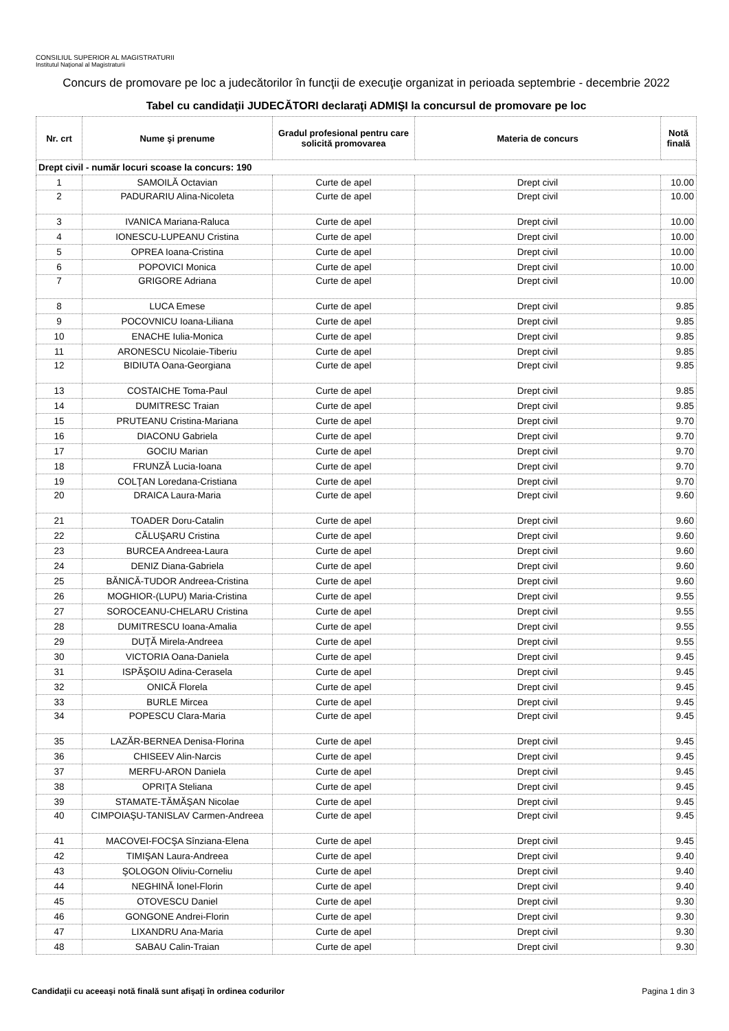CONSILIUL SUPERIOR AL MAGISTRATURII
Institutul Naţional al Magistraturii
Concurs de promovare pe loc a judecătorilor în funcţii de execuţie organizat in perioada septembrie - decembrie 2022
Tabel cu candidaţii JUDECĂTORI declaraţi ADMIŞI la concursul de promovare pe loc
| Nr. crt | Nume şi prenume | Gradul profesional pentru care solicită promovarea | Materia de concurs | Notă finală |
| --- | --- | --- | --- | --- |
| Drept civil - număr locuri scoase la concurs: 190 | | | | |
| 1 | SAMOILĂ Octavian | Curte de apel | Drept civil | 10.00 |
| 2 | PADURARIU Alina-Nicoleta | Curte de apel | Drept civil | 10.00 |
| 3 | IVANICA Mariana-Raluca | Curte de apel | Drept civil | 10.00 |
| 4 | IONESCU-LUPEANU Cristina | Curte de apel | Drept civil | 10.00 |
| 5 | OPREA Ioana-Cristina | Curte de apel | Drept civil | 10.00 |
| 6 | POPOVICI Monica | Curte de apel | Drept civil | 10.00 |
| 7 | GRIGORE Adriana | Curte de apel | Drept civil | 10.00 |
| 8 | LUCA Emese | Curte de apel | Drept civil | 9.85 |
| 9 | POCOVNICU Ioana-Liliana | Curte de apel | Drept civil | 9.85 |
| 10 | ENACHE Iulia-Monica | Curte de apel | Drept civil | 9.85 |
| 11 | ARONESCU Nicolaie-Tiberiu | Curte de apel | Drept civil | 9.85 |
| 12 | BIDIUTA Oana-Georgiana | Curte de apel | Drept civil | 9.85 |
| 13 | COSTAICHE Toma-Paul | Curte de apel | Drept civil | 9.85 |
| 14 | DUMITRESC Traian | Curte de apel | Drept civil | 9.85 |
| 15 | PRUTEANU Cristina-Mariana | Curte de apel | Drept civil | 9.70 |
| 16 | DIACONU Gabriela | Curte de apel | Drept civil | 9.70 |
| 17 | GOCIU Marian | Curte de apel | Drept civil | 9.70 |
| 18 | FRUNZĂ Lucia-Ioana | Curte de apel | Drept civil | 9.70 |
| 19 | COLŢAN Loredana-Cristiana | Curte de apel | Drept civil | 9.70 |
| 20 | DRAICA Laura-Maria | Curte de apel | Drept civil | 9.60 |
| 21 | TOADER Doru-Catalin | Curte de apel | Drept civil | 9.60 |
| 22 | CĂLUŞARU Cristina | Curte de apel | Drept civil | 9.60 |
| 23 | BURCEA Andreea-Laura | Curte de apel | Drept civil | 9.60 |
| 24 | DENIZ Diana-Gabriela | Curte de apel | Drept civil | 9.60 |
| 25 | BĂNICĂ-TUDOR Andreea-Cristina | Curte de apel | Drept civil | 9.60 |
| 26 | MOGHIOR-(LUPU) Maria-Cristina | Curte de apel | Drept civil | 9.55 |
| 27 | SOROCEANU-CHELARU Cristina | Curte de apel | Drept civil | 9.55 |
| 28 | DUMITRESCU Ioana-Amalia | Curte de apel | Drept civil | 9.55 |
| 29 | DUŢĂ Mirela-Andreea | Curte de apel | Drept civil | 9.55 |
| 30 | VICTORIA Oana-Daniela | Curte de apel | Drept civil | 9.45 |
| 31 | ISPĂŞOIU Adina-Cerasela | Curte de apel | Drept civil | 9.45 |
| 32 | ONICĂ Florela | Curte de apel | Drept civil | 9.45 |
| 33 | BURLE Mircea | Curte de apel | Drept civil | 9.45 |
| 34 | POPESCU Clara-Maria | Curte de apel | Drept civil | 9.45 |
| 35 | LAZĂR-BERNEA Denisa-Florina | Curte de apel | Drept civil | 9.45 |
| 36 | CHISEEV Alin-Narcis | Curte de apel | Drept civil | 9.45 |
| 37 | MERFU-ARON Daniela | Curte de apel | Drept civil | 9.45 |
| 38 | OPRIŢA Steliana | Curte de apel | Drept civil | 9.45 |
| 39 | STAMATE-TĂMĂŞAN Nicolae | Curte de apel | Drept civil | 9.45 |
| 40 | CIMPOIAŞU-TANISLAV Carmen-Andreea | Curte de apel | Drept civil | 9.45 |
| 41 | MACOVEI-FOCŞA Sînziana-Elena | Curte de apel | Drept civil | 9.45 |
| 42 | TIMIŞAN Laura-Andreea | Curte de apel | Drept civil | 9.40 |
| 43 | ŞOLOGON Oliviu-Corneliu | Curte de apel | Drept civil | 9.40 |
| 44 | NEGHINĂ Ionel-Florin | Curte de apel | Drept civil | 9.40 |
| 45 | OTOVESCU Daniel | Curte de apel | Drept civil | 9.30 |
| 46 | GONGONE Andrei-Florin | Curte de apel | Drept civil | 9.30 |
| 47 | LIXANDRU Ana-Maria | Curte de apel | Drept civil | 9.30 |
| 48 | SABAU Calin-Traian | Curte de apel | Drept civil | 9.30 |
Candidaţii cu aceeaşi notă finală sunt afişaţi în ordinea codurilor Pagina 1 din 3